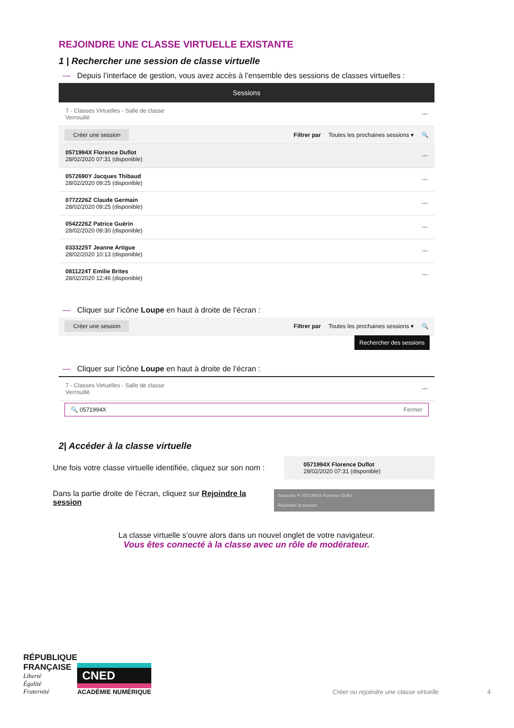REJOINDRE UNE CLASSE VIRTUELLE EXISTANTE
1 | Rechercher une session de classe virtuelle
— Depuis l’interface de gestion, vous avez accès à l’ensemble des sessions de classes virtuelles :
Sessions
7 - Classes Virtuelles - Salle de classe
Verrouillé
⋯
Créer une session Filtrer par Toutes les prochaines sessions ▾ 🔍
0571994X Florence Duflot
28/02/2020 07:31 (disponible)
⋯
0572690Y Jacques Thibaud
28/02/2020 09:25 (disponible)
⋯
0772226Z Claude Germain
28/02/2020 09:25 (disponible)
⋯
0542226Z Patrice Guérin
28/02/2020 09:30 (disponible)
⋯
0333225T Jeanne Artigue
28/02/2020 10:13 (disponible)
⋯
0811224T Emilie Brites
28/02/2020 12:46 (disponible)
⋯
— Cliquer sur l’icône Loupe en haut à droite de l’écran :
Créer une session Filtrer par Toutes les prochaines sessions ▾ 🔍
Rechercher des sessions
— Cliquer sur l’icône Loupe en haut à droite de l’écran :
7 - Classes Virtuelles - Salle de classe
Verrouillé
⋯
🔍 0571994X Fermer
2| Accéder à la classe virtuelle
Une fois votre classe virtuelle identifiée, cliquez sur son nom :
0571994X Florence Duflot
28/02/2020 07:31 (disponible)
Dans la partie droite de l’écran, cliquez sur Rejoindre la session
Sessions ✕ 0571994X Florence Duflot
Rejoindre la session
La classe virtuelle s’ouvre alors dans un nouvel onglet de votre navigateur.
Vous êtes connecté à la classe avec un rôle de modérateur.
RÉPUBLIQUE
FRANÇAISE
Liberté
Égalité
Fraternité
CNED
ACADÉMIE NUMÉRIQUE
Créer ou rejoindre une classe virtuelle 4